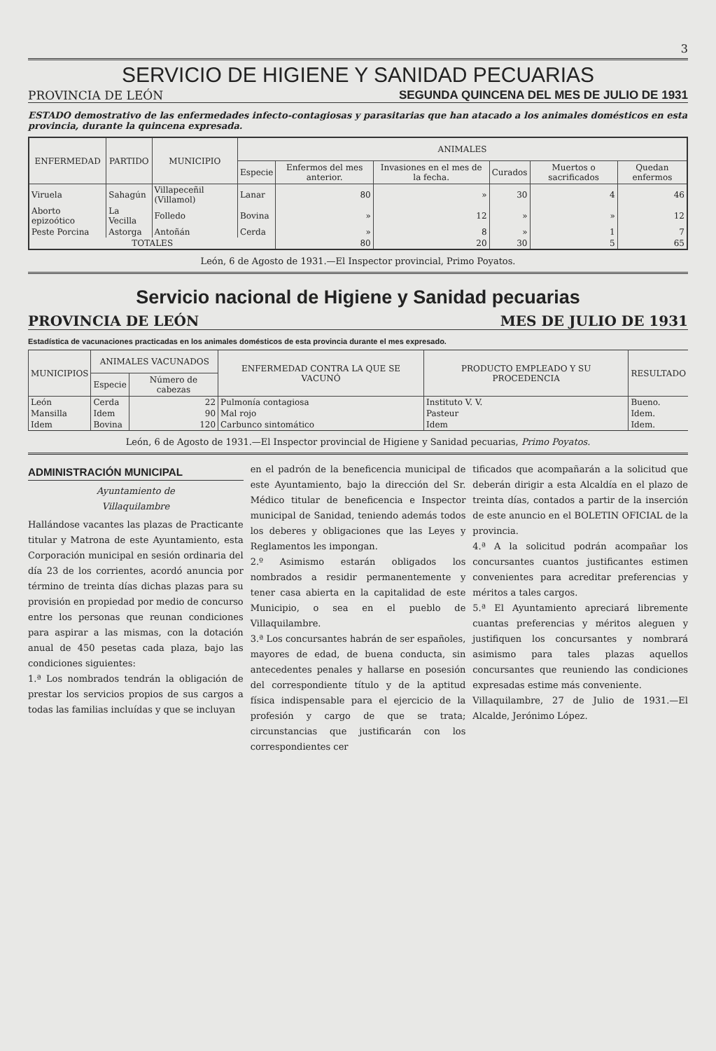3
SERVICIO DE HIGIENE Y SANIDAD PECUARIAS
PROVINCIA DE LEÓN SEGUNDA QUINCENA DEL MES DE JULIO DE 1931
ESTADO demostrativo de las enfermedades infecto-contagiosas y parasitarias que han atacado a los animales domésticos en esta provincia, durante la quincena expresada.
| ENFERMEDAD | PARTIDO | MUNICIPIO | ANIMALES | | | | | |
| --- | --- | --- | --- | --- | --- | --- | --- | --- |
| | | | Especie | Enfermos del mes anterior. | Invasiones en el mes de la fecha. | Curados | Muertos o sacrificados | Quedan enfermos |
| Viruela | Sahagún | Villapeceñil (Villamol) | Lanar | 80 | » | 30 | 4 | 46 |
| Aborto epizoótico | La Vecilla | Folledo | Bovina | » | 12 | » | » | 12 |
| Peste Porcina | Astorga | Antoñán | Cerda | » | 8 | » | 1 | 7 |
| TOTALES | | | | 80 | 20 | 30 | 5 | 65 |
León, 6 de Agosto de 1931.—El Inspector provincial, Primo Poyatos.
Servicio nacional de Higiene y Sanidad pecuarias
PROVINCIA DE LEÓN MES DE JULIO DE 1931
Estadística de vacunaciones practicadas en los animales domésticos de esta provincia durante el mes expresado.
| MUNICIPIOS | ANIMALES VACUNADOS | | ENFERMEDAD CONTRA LA QUE SE VACUNÓ | PRODUCTO EMPLEADO Y SU PROCEDENCIA | RESULTADO |
| --- | --- | --- | --- | --- | --- |
| | Especie | Número de cabezas | | | |
| León | Cerda | 22 | Pulmonía contagiosa | Instituto V. V. | Bueno. |
| Mansilla | Idem | 90 | Mal rojo | Pasteur | Idem. |
| Idem | Bovina | 120 | Carbunco sintomático | Idem | Idem. |
León, 6 de Agosto de 1931.—El Inspector provincial de Higiene y Sanidad pecuarias, Primo Poyatos.
ADMINISTRACIÓN MUNICIPAL
Ayuntamiento de
Villaquilambre
Hallándose vacantes las plazas de Practicante titular y Matrona de este Ayuntamiento, esta Corporación municipal en sesión ordinaria del día 23 de los corrientes, acordó anuncia por término de treinta días dichas plazas para su provisión en propiedad por medio de concurso entre los personas que reunan condiciones para aspirar a las mismas, con la dotación anual de 450 pesetas cada plaza, bajo las condiciones siguientes:
1.ª Los nombrados tendrán la obligación de prestar los servicios propios de sus cargos a todas las familias incluídas y que se incluyan
en el padrón de la beneficencia municipal de este Ayuntamiento, bajo la dirección del Sr. Médico titular de beneficencia e Inspector municipal de Sanidad, teniendo además todos los deberes y obligaciones que las Leyes y Reglamentos les impongan.
2.º Asimismo estarán obligados los nombrados a residir permanentemente y tener casa abierta en la capitalidad de este Municipio, o sea en el pueblo de Villaquilambre.
3.ª Los concursantes habrán de ser españoles, mayores de edad, de buena conducta, sin antecedentes penales y hallarse en posesión del correspondiente título y de la aptitud física indispensable para el ejercicio de la profesión y cargo de que se trata; circunstancias que justificarán con los correspondientes cer
tificados que acompañarán a la solicitud que deberán dirigir a esta Alcaldía en el plazo de treinta días, contados a partir de la inserción de este anuncio en el BOLETIN OFICIAL de la provincia.
4.ª A la solicitud podrán acompañar los concursantes cuantos justificantes estimen convenientes para acreditar preferencias y méritos a tales cargos.
5.ª El Ayuntamiento apreciará libremente cuantas preferencias y méritos aleguen y justifiquen los concursantes y nombrará asimismo para tales plazas aquellos concursantes que reuniendo las condiciones expresadas estime más conveniente.
Villaquilambre, 27 de Julio de 1931.—El Alcalde, Jerónimo López.